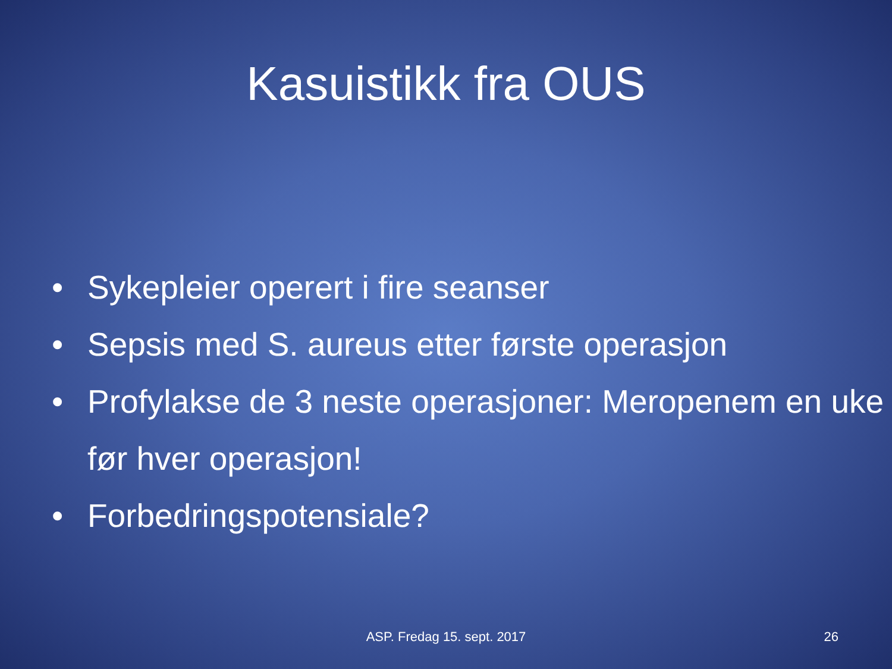Kasuistikk fra OUS
• Sykepleier operert i fire seanser
• Sepsis med S. aureus etter første operasjon
• Profylakse de 3 neste operasjoner: Meropenem en uke før hver operasjon!
• Forbedringspotensiale?
ASP. Fredag 15. sept. 2017
26